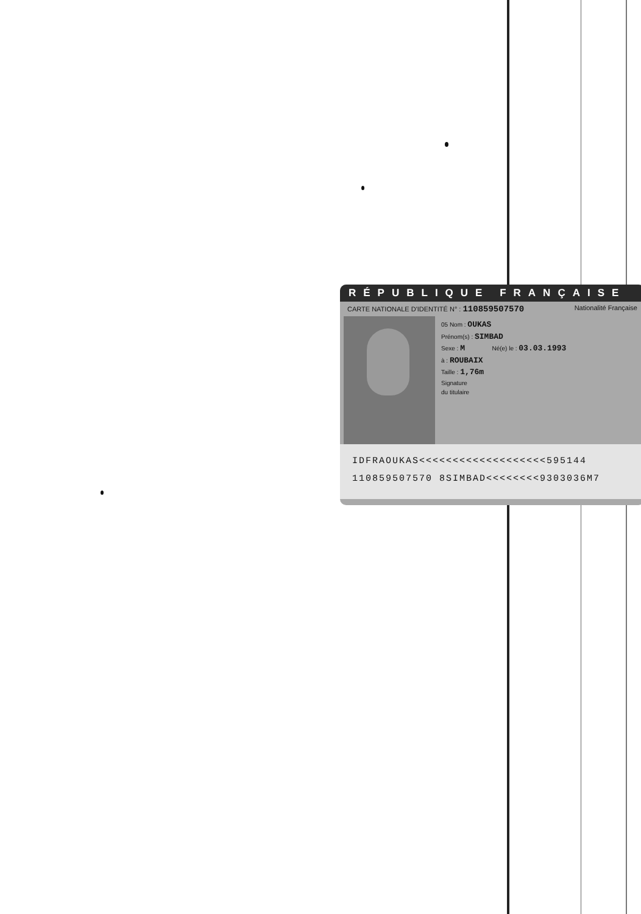RÉPUBLIQUE FRANÇAISE
CARTE NATIONALE D'IDENTITÉ N° : 110859507570 Nationalité Française
05 Nom : OUKAS
Prénom(s) : SIMBAD
Sexe : M Né(e) le : 03.03.1993
à : ROUBAIX
Taille : 1,76m
Signature
du titulaire
IDFRAOUKAS<<<<<<<<<<<<<<<<<<<595144
110859507570 8SIMBAD<<<<<<<<9303036M7